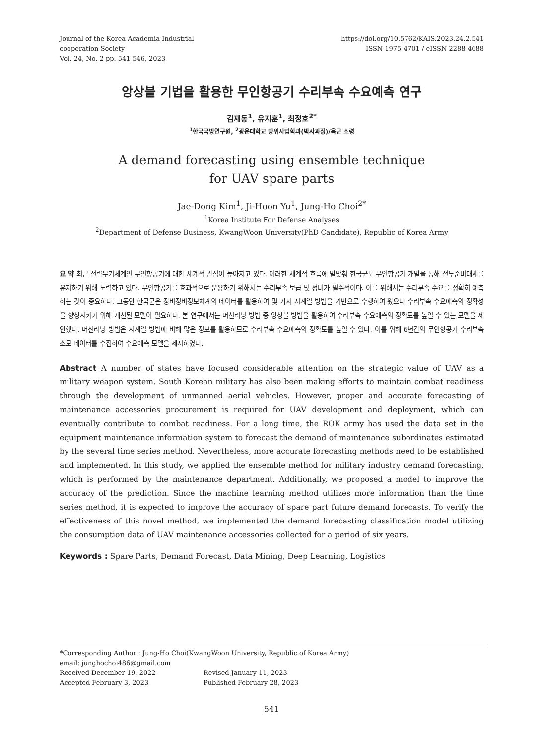Journal of the Korea Academia-Industrial
cooperation Society
Vol. 24, No. 2 pp. 541-546, 2023
https://doi.org/10.5762/KAIS.2023.24.2.541
ISSN 1975-4701 / eISSN 2288-4688
앙상블 기법을 활용한 무인항공기 수리부속 수요예측 연구
김재동<sup>1</sup>, 유지훈<sup>1</sup>, 최정호<sup>2*</sup>
<sup>1</sup> 한국국방연구원, <sup>2</sup>광운대학교 방위사업학과(박사과정)/육군 소령
A demand forecasting using ensemble technique
for UAV spare parts
Jae-Dong Kim<sup>1</sup>, Ji-Hoon Yu<sup>1</sup>, Jung-Ho Choi<sup>2*</sup>
<sup>1</sup> Korea Institute For Defense Analyses
<sup>2</sup> Department of Defense Business, KwangWoon University(PhD Candidate), Republic of Korea Army
요 약 최근 전략무기체계인 무인항공기에 대한 세계적 관심이 높아지고 있다. 이러한 세계적 흐름에 발맞춰 한국군도 무인항공기 개발을 통해 전투준비태세를 유지하기 위해 노력하고 있다. 무인항공기를 효과적으로 운용하기 위해서는 수리부속 보급 및 정비가 필수적이다. 이를 위해서는 수리부속 수요를 정확히 예측하는 것이 중요하다. 그동안 한국군은 장비정비정보체계의 데이터를 활용하여 몇 가지 시계열 방법을 기반으로 수행하여 왔으나 수리부속 수요예측의 정확성을 향상시키기 위해 개선된 모델이 필요하다. 본 연구에서는 머신러닝 방법 중 앙상블 방법을 활용하여 수리부속 수요예측의 정확도를 높일 수 있는 모델을 제안했다. 머신러닝 방법은 시계열 방법에 비해 많은 정보를 활용하므로 수리부속 수요예측의 정확도를 높일 수 있다. 이를 위해 6년간의 무인항공기 수리부속 소모 데이터를 수집하여 수요예측 모델을 제시하였다.
Abstract A number of states have focused considerable attention on the strategic value of UAV as a military weapon system. South Korean military has also been making efforts to maintain combat readiness through the development of unmanned aerial vehicles. However, proper and accurate forecasting of maintenance accessories procurement is required for UAV development and deployment, which can eventually contribute to combat readiness. For a long time, the ROK army has used the data set in the equipment maintenance information system to forecast the demand of maintenance subordinates estimated by the several time series method. Nevertheless, more accurate forecasting methods need to be established and implemented. In this study, we applied the ensemble method for military industry demand forecasting, which is performed by the maintenance department. Additionally, we proposed a model to improve the accuracy of the prediction. Since the machine learning method utilizes more information than the time series method, it is expected to improve the accuracy of spare part future demand forecasts. To verify the effectiveness of this novel method, we implemented the demand forecasting classification model utilizing the consumption data of UAV maintenance accessories collected for a period of six years.
Keywords : Spare Parts, Demand Forecast, Data Mining, Deep Learning, Logistics
*Corresponding Author : Jung-Ho Choi(KwangWoon University, Republic of Korea Army)
email: junghochoi486@gmail.com
Received December 19, 2022 Revised January 11, 2023
Accepted February 3, 2023 Published February 28, 2023
541